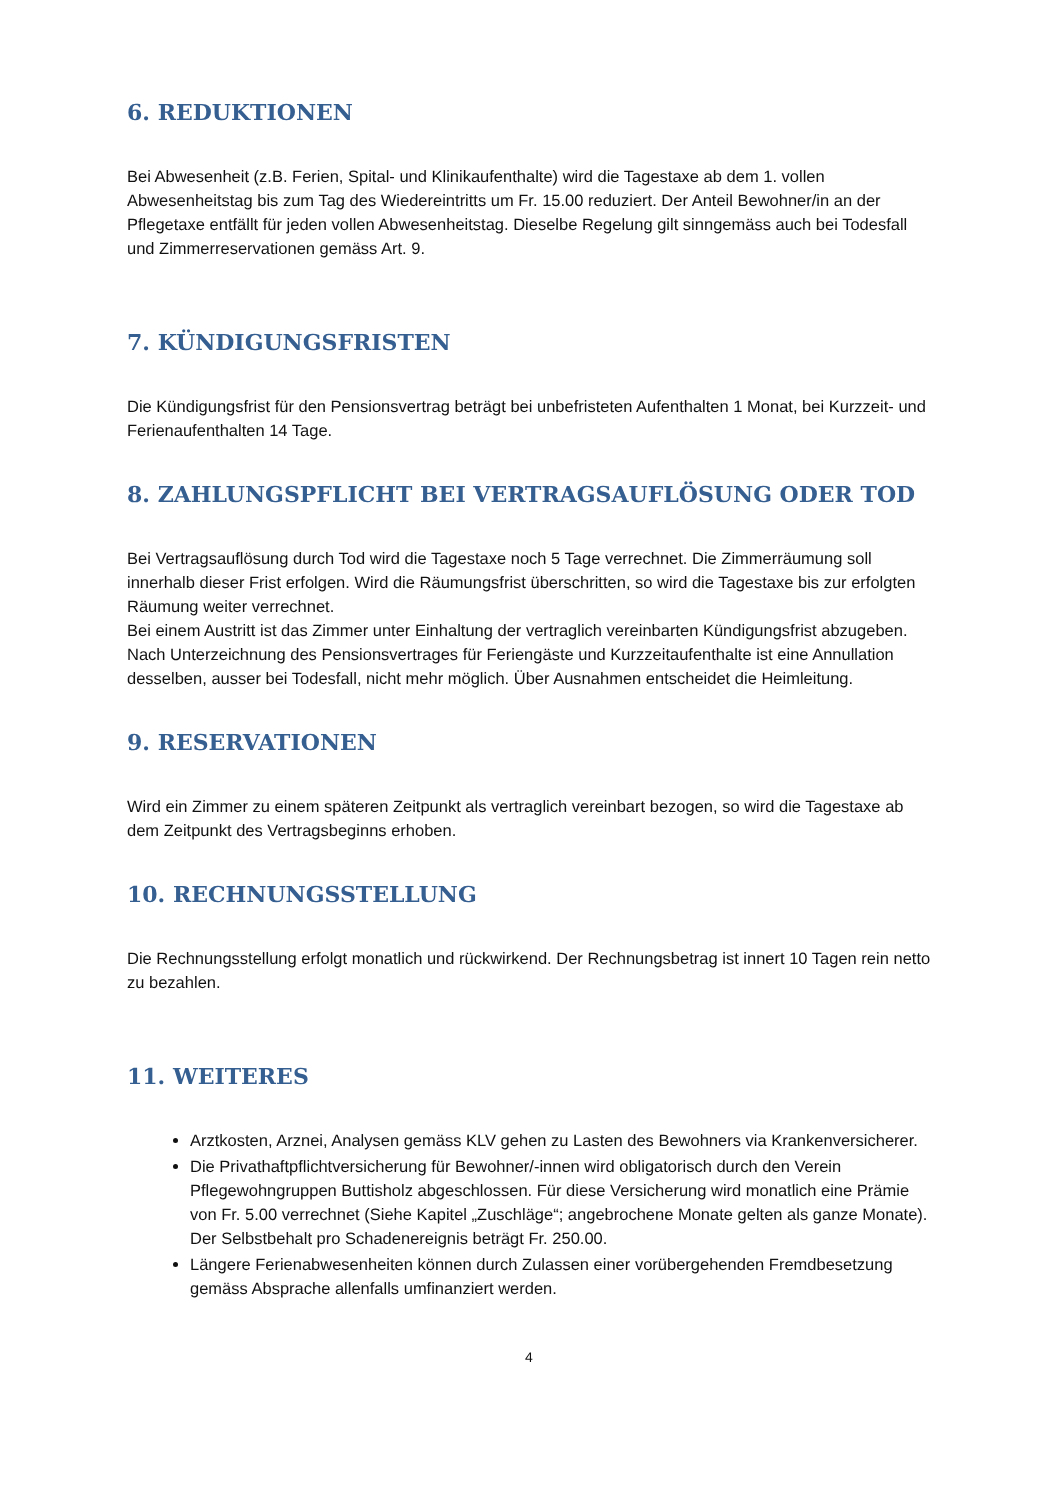6. REDUKTIONEN
Bei Abwesenheit (z.B. Ferien, Spital- und Klinikaufenthalte) wird die Tagestaxe ab dem 1. vollen Abwesenheitstag bis zum Tag des Wiedereintritts um Fr. 15.00 reduziert. Der Anteil Bewohner/in an der Pflegetaxe entfällt für jeden vollen Abwesenheitstag. Dieselbe Regelung gilt sinngemäss auch bei Todesfall und Zimmerreservationen gemäss Art. 9.
7. KÜNDIGUNGSFRISTEN
Die Kündigungsfrist für den Pensionsvertrag beträgt bei unbefristeten Aufenthalten 1 Monat, bei Kurzzeit- und Ferienaufenthalten 14 Tage.
8. ZAHLUNGSPFLICHT BEI VERTRAGSAUFLÖSUNG ODER TOD
Bei Vertragsauflösung durch Tod wird die Tagestaxe noch 5 Tage verrechnet. Die Zimmerräumung soll innerhalb dieser Frist erfolgen. Wird die Räumungsfrist überschritten, so wird die Tagestaxe bis zur erfolgten Räumung weiter verrechnet.
Bei einem Austritt ist das Zimmer unter Einhaltung der vertraglich vereinbarten Kündigungsfrist abzugeben.
Nach Unterzeichnung des Pensionsvertrages für Feriengäste und Kurzzeitaufenthalte ist eine Annullation desselben, ausser bei Todesfall, nicht mehr möglich. Über Ausnahmen entscheidet die Heimleitung.
9. RESERVATIONEN
Wird ein Zimmer zu einem späteren Zeitpunkt als vertraglich vereinbart bezogen, so wird die Tagestaxe ab dem Zeitpunkt des Vertragsbeginns erhoben.
10. RECHNUNGSSTELLUNG
Die Rechnungsstellung erfolgt monatlich und rückwirkend. Der Rechnungsbetrag ist innert 10 Tagen rein netto zu bezahlen.
11. WEITERES
Arztkosten, Arznei, Analysen gemäss KLV gehen zu Lasten des Bewohners via Krankenversicherer.
Die Privathaftpflichtversicherung für Bewohner/-innen wird obligatorisch durch den Verein Pflegewohngruppen Buttisholz abgeschlossen. Für diese Versicherung wird monatlich eine Prämie von Fr. 5.00 verrechnet (Siehe Kapitel „Zuschläge“; angebrochene Monate gelten als ganze Monate). Der Selbstbehalt pro Schadenereignis beträgt Fr. 250.00.
Längere Ferienabwesenheiten können durch Zulassen einer vorübergehenden Fremdbesetzung gemäss Absprache allenfalls umfinanziert werden.
4